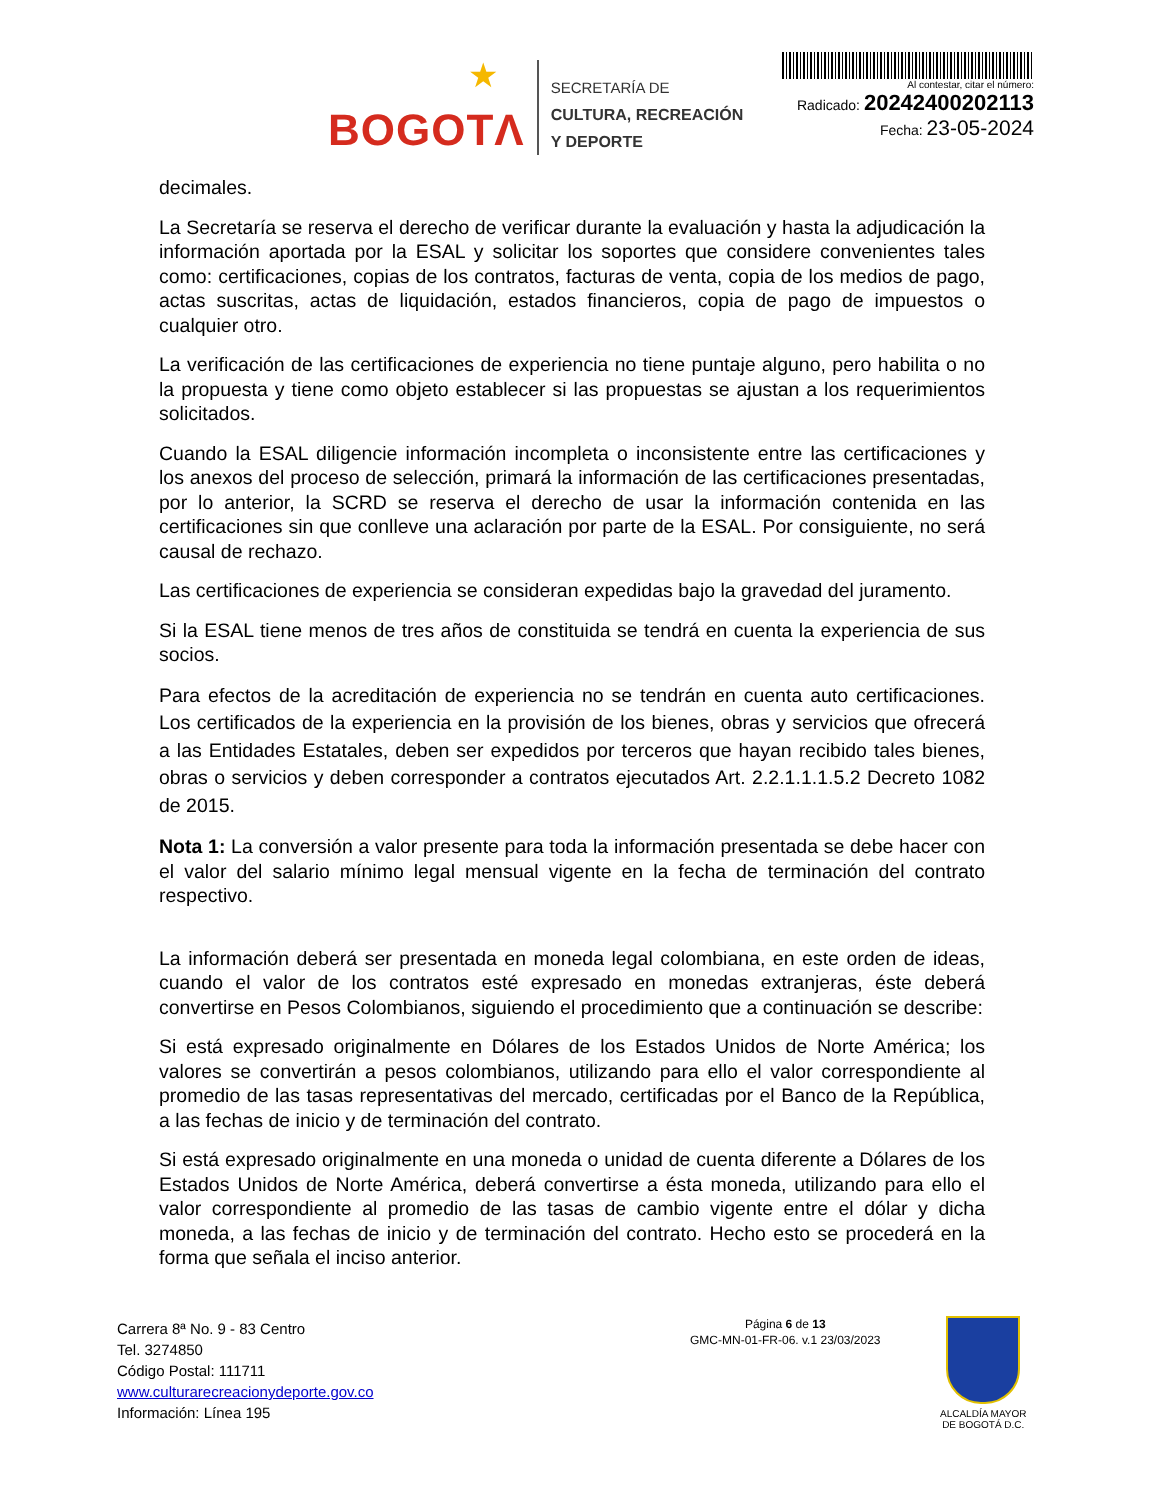★ BOGOTΛ
SECRETARÍA DE
CULTURA, RECREACIÓN
Y DEPORTE
Al contestar, citar el número:
Radicado: 20242400202113
Fecha: 23-05-2024
decimales.
La Secretaría se reserva el derecho de verificar durante la evaluación y hasta la adjudicación la información aportada por la ESAL y solicitar los soportes que considere convenientes tales como: certificaciones, copias de los contratos, facturas de venta, copia de los medios de pago, actas suscritas, actas de liquidación, estados financieros, copia de pago de impuestos o cualquier otro.
La verificación de las certificaciones de experiencia no tiene puntaje alguno, pero habilita o no la propuesta y tiene como objeto establecer si las propuestas se ajustan a los requerimientos solicitados.
Cuando la ESAL diligencie información incompleta o inconsistente entre las certificaciones y los anexos del proceso de selección, primará la información de las certificaciones presentadas, por lo anterior, la SCRD se reserva el derecho de usar la información contenida en las certificaciones sin que conlleve una aclaración por parte de la ESAL. Por consiguiente, no será causal de rechazo.
Las certificaciones de experiencia se consideran expedidas bajo la gravedad del juramento.
Si la ESAL tiene menos de tres años de constituida se tendrá en cuenta la experiencia de sus socios.
Para efectos de la acreditación de experiencia no se tendrán en cuenta auto certificaciones. Los certificados de la experiencia en la provisión de los bienes, obras y servicios que ofrecerá a las Entidades Estatales, deben ser expedidos por terceros que hayan recibido tales bienes, obras o servicios y deben corresponder a contratos ejecutados Art. 2.2.1.1.1.5.2 Decreto 1082 de 2015.
Nota 1: La conversión a valor presente para toda la información presentada se debe hacer con el valor del salario mínimo legal mensual vigente en la fecha de terminación del contrato respectivo.
La información deberá ser presentada en moneda legal colombiana, en este orden de ideas, cuando el valor de los contratos esté expresado en monedas extranjeras, éste deberá convertirse en Pesos Colombianos, siguiendo el procedimiento que a continuación se describe:
Si está expresado originalmente en Dólares de los Estados Unidos de Norte América; los valores se convertirán a pesos colombianos, utilizando para ello el valor correspondiente al promedio de las tasas representativas del mercado, certificadas por el Banco de la República, a las fechas de inicio y de terminación del contrato.
Si está expresado originalmente en una moneda o unidad de cuenta diferente a Dólares de los Estados Unidos de Norte América, deberá convertirse a ésta moneda, utilizando para ello el valor correspondiente al promedio de las tasas de cambio vigente entre el dólar y dicha moneda, a las fechas de inicio y de terminación del contrato. Hecho esto se procederá en la forma que señala el inciso anterior.
Carrera 8ª No. 9 - 83 Centro
Tel. 3274850
Código Postal: 111711
www.culturarecreacionydeporte.gov.co
Información: Línea 195
Página 6 de 13
GMC-MN-01-FR-06. v.1 23/03/2023
ALCALDÍA MAYOR
DE BOGOTÁ D.C.